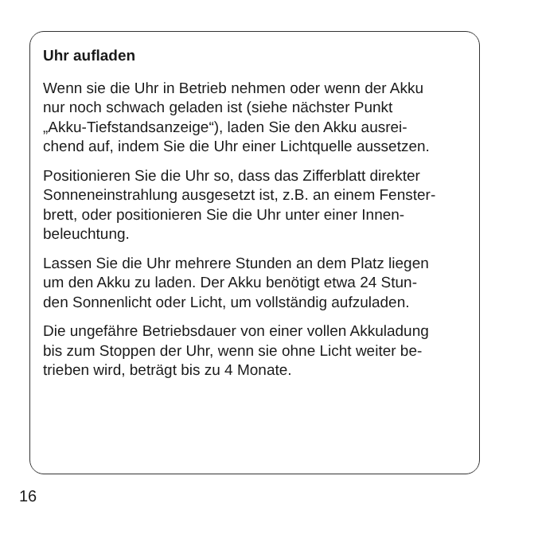Uhr aufladen
Wenn sie die Uhr in Betrieb nehmen oder wenn der Akku
nur noch schwach geladen ist (siehe nächster Punkt
„Akku-Tiefstandsanzeige“), laden Sie den Akku ausrei-
chend auf, indem Sie die Uhr einer Lichtquelle aussetzen.
Positionieren Sie die Uhr so, dass das Zifferblatt direkter
Sonneneinstrahlung ausgesetzt ist, z.B. an einem Fenster-
brett, oder positionieren Sie die Uhr unter einer Innen-
beleuchtung.
Lassen Sie die Uhr mehrere Stunden an dem Platz liegen
um den Akku zu laden. Der Akku benötigt etwa 24 Stun-
den Sonnenlicht oder Licht, um vollständig aufzuladen.
Die ungefähre Betriebsdauer von einer vollen Akkuladung
bis zum Stoppen der Uhr, wenn sie ohne Licht weiter be-
trieben wird, beträgt bis zu 4 Monate.
16